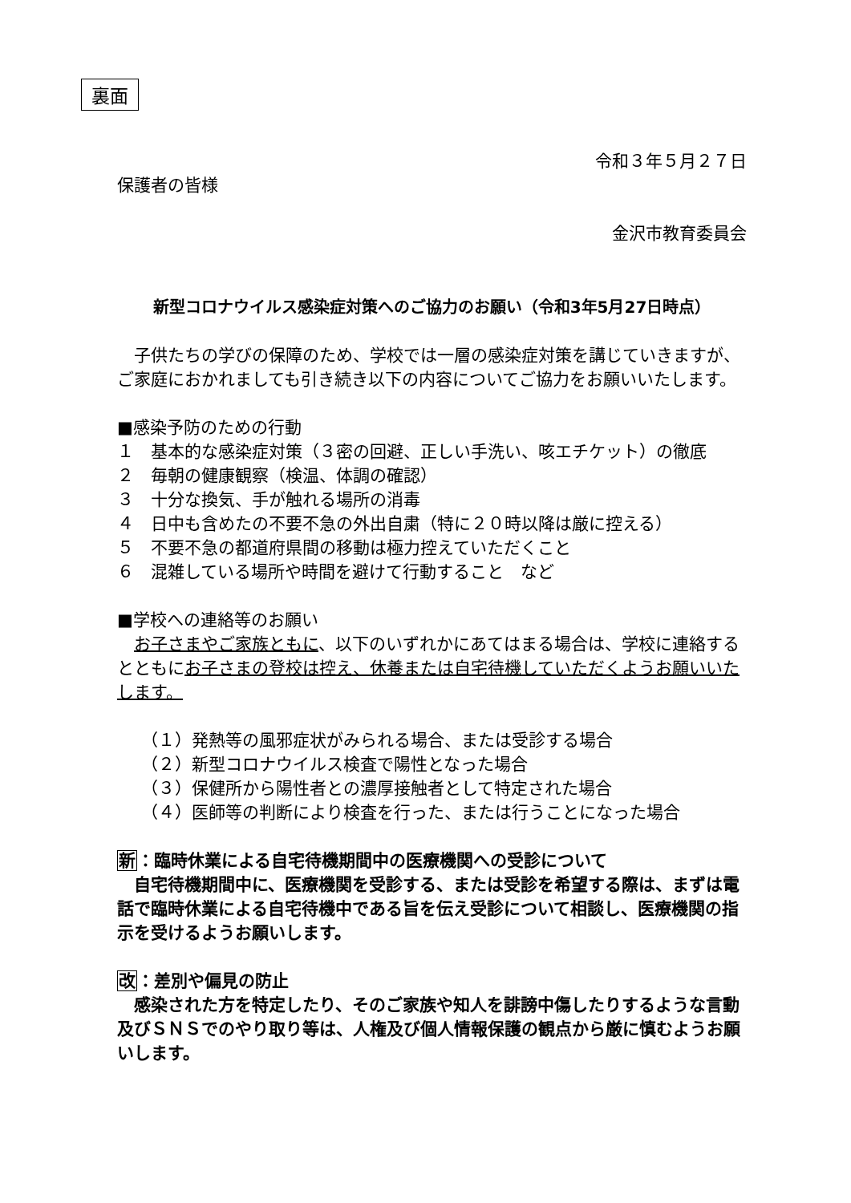裏面
令和３年５月２７日
保護者の皆様
金沢市教育委員会
新型コロナウイルス感染症対策へのご協力のお願い（令和3年5月27日時点）
　子供たちの学びの保障のため、学校では一層の感染症対策を講じていきますが、ご家庭におかれましても引き続き以下の内容についてご協力をお願いいたします。
■感染予防のための行動
１　基本的な感染症対策（３密の回避、正しい手洗い、咳エチケット）の徹底
２　毎朝の健康観察（検温、体調の確認）
３　十分な換気、手が触れる場所の消毒
４　日中も含めたの不要不急の外出自粛（特に２０時以降は厳に控える）
５　不要不急の都道府県間の移動は極力控えていただくこと
６　混雑している場所や時間を避けて行動すること　など
■学校への連絡等のお願い
　お子さまやご家族ともに、以下のいずれかにあてはまる場合は、学校に連絡するとともにお子さまの登校は控え、休養または自宅待機していただくようお願いいたします。
（１）発熱等の風邪症状がみられる場合、または受診する場合
（２）新型コロナウイルス検査で陽性となった場合
（３）保健所から陽性者との濃厚接触者として特定された場合
（４）医師等の判断により検査を行った、または行うことになった場合
新：臨時休業による自宅待機期間中の医療機関への受診について
　自宅待機期間中に、医療機関を受診する、または受診を希望する際は、まずは電話で臨時休業による自宅待機中である旨を伝え受診について相談し、医療機関の指示を受けるようお願いします。
改：差別や偏見の防止
　感染された方を特定したり、そのご家族や知人を誹謗中傷したりするような言動及びＳＮＳでのやり取り等は、人権及び個人情報保護の観点から厳に慎むようお願いします。